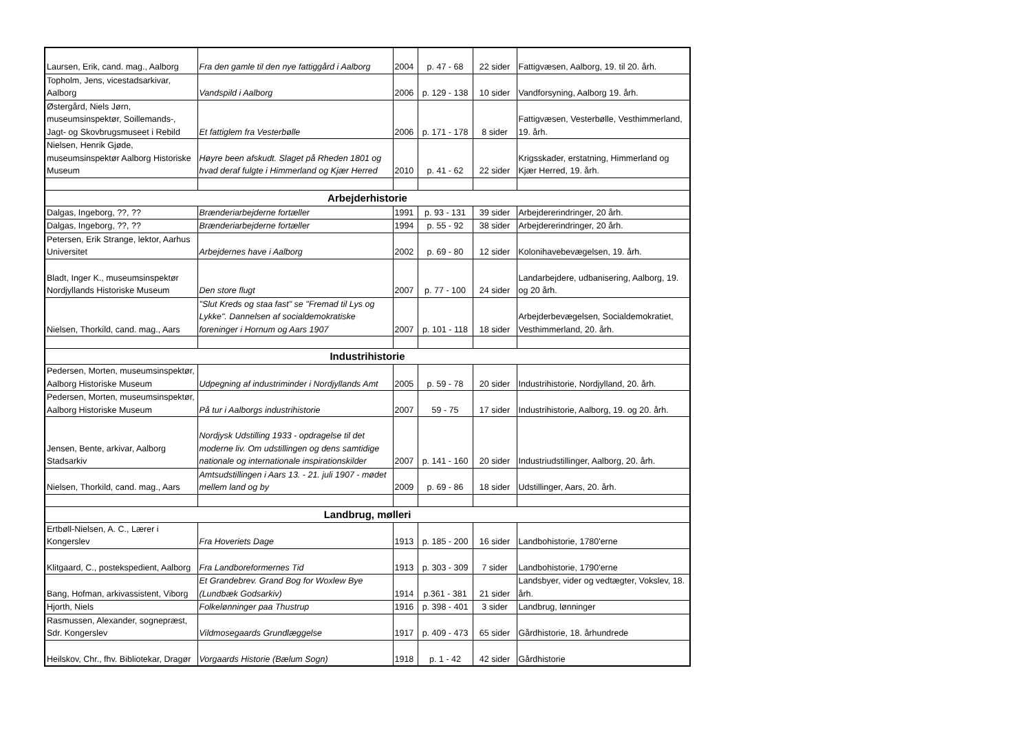| Laursen, Erik, cand. mag., Aalborg | Fra den gamle til den nye fattiggård i Aalborg | 2004 | p. 47 - 68 | 22 sider | Fattigvæsen, Aalborg, 19. til 20. årh. |
| Topholm, Jens, vicestadsarkivar, Aalborg | Vandspild i Aalborg | 2006 | p. 129 - 138 | 10 sider | Vandforsyning, Aalborg 19. årh. |
| Østergård, Niels Jørn, museumsinspektør, Soillemands-, Jagt- og Skovbrugsmuseet i Rebild | Et fattiglem fra Vesterbølle | 2006 | p. 171 - 178 | 8 sider | Fattigvæsen, Vesterbølle, Vesthimmerland, 19. årh. |
| Nielsen, Henrik Gjøde, museumsinspektør Aalborg Historiske Museum | Høyre been afskudt. Slaget på Rheden 1801 og hvad deraf fulgte i Himmerland og Kjær Herred | 2010 | p. 41 - 62 | 22 sider | Krigsskader, erstatning, Himmerland og Kjær Herred, 19. årh. |
| Arbejderhistorie | | | | | |
| Dalgas, Ingeborg, ??, ?? | Brænderiarbejderne fortæller | 1991 | p. 93 - 131 | 39 sider | Arbejdererindringer, 20 årh. |
| Dalgas, Ingeborg, ??, ?? | Brænderiarbejderne fortæller | 1994 | p. 55 - 92 | 38 sider | Arbejdererindringer, 20 årh. |
| Petersen, Erik Strange, lektor, Aarhus Universitet | Arbejdernes have i Aalborg | 2002 | p. 69 - 80 | 12 sider | Kolonihavebevægelsen, 19. årh. |
| Bladt, Inger K., museumsinspektør Nordjyllands Historiske Museum | Den store flugt | 2007 | p. 77 - 100 | 24 sider | Landarbejdere, udbanisering, Aalborg, 19. og 20 årh. |
| Nielsen, Thorkild, cand. mag., Aars | "Slut Kreds og staa fast" se "Fremad til Lys og Lykke". Dannelsen af socialdemokratiske foreninger i Hornum og Aars 1907 | 2007 | p. 101 - 118 | 18 sider | Arbejderbevægelsen, Socialdemokratiet, Vesthimmerland, 20. årh. |
| Industrihistorie | | | | | |
| Pedersen, Morten, museumsinspektør, Aalborg Historiske Museum | Udpegning af industriminder i Nordjyllands Amt | 2005 | p. 59 - 78 | 20 sider | Industrihistorie, Nordjylland, 20. årh. |
| Pedersen, Morten, museumsinspektør, Aalborg Historiske Museum | På tur i Aalborgs industrihistorie | 2007 | 59 - 75 | 17 sider | Industrihistorie, Aalborg, 19. og 20. årh. |
| Jensen, Bente, arkivar, Aalborg Stadsarkiv | Nordjysk Udstilling 1933 - opdragelse til det moderne liv. Om udstillingen og dens samtidige nationale og internationale inspirationskilder | 2007 | p. 141 - 160 | 20 sider | Industriudstillinger, Aalborg, 20. årh. |
| Nielsen, Thorkild, cand. mag., Aars | Amtsudstillingen i Aars 13. - 21. juli 1907 - mødet mellem land og by | 2009 | p. 69 - 86 | 18 sider | Udstillinger, Aars, 20. årh. |
| Landbrug, mølleri | | | | | |
| Ertbøll-Nielsen, A. C., Lærer i Kongerslev | Fra Hoveriets Dage | 1913 | p. 185 - 200 | 16 sider | Landbohistorie, 1780'erne |
| Klitgaard, C., postekspedient, Aalborg | Fra Landboreformernes Tid | 1913 | p. 303 - 309 | 7 sider | Landbohistorie, 1790'erne |
| Bang, Hofman, arkivassistent, Viborg | Et Grandebrev. Grand Bog for Woxlew Bye (Lundbæk Godsarkiv) | 1914 | p.361 - 381 | 21 sider | Landsbyer, vider og vedtægter, Vokslev, 18. årh. |
| Hjorth, Niels | Folkelønninger paa Thustrup | 1916 | p. 398 - 401 | 3 sider | Landbrug, lønninger |
| Rasmussen, Alexander, sognepræst, Sdr. Kongerslev | Vildmosegaards Grundlæggelse | 1917 | p. 409 - 473 | 65 sider | Gårdhistorie, 18. århundrede |
| Heilskov, Chr., fhv. Bibliotekar, Dragør | Vorgaards Historie (Bælum Sogn) | 1918 | p. 1 - 42 | 42 sider | Gårdhistorie |